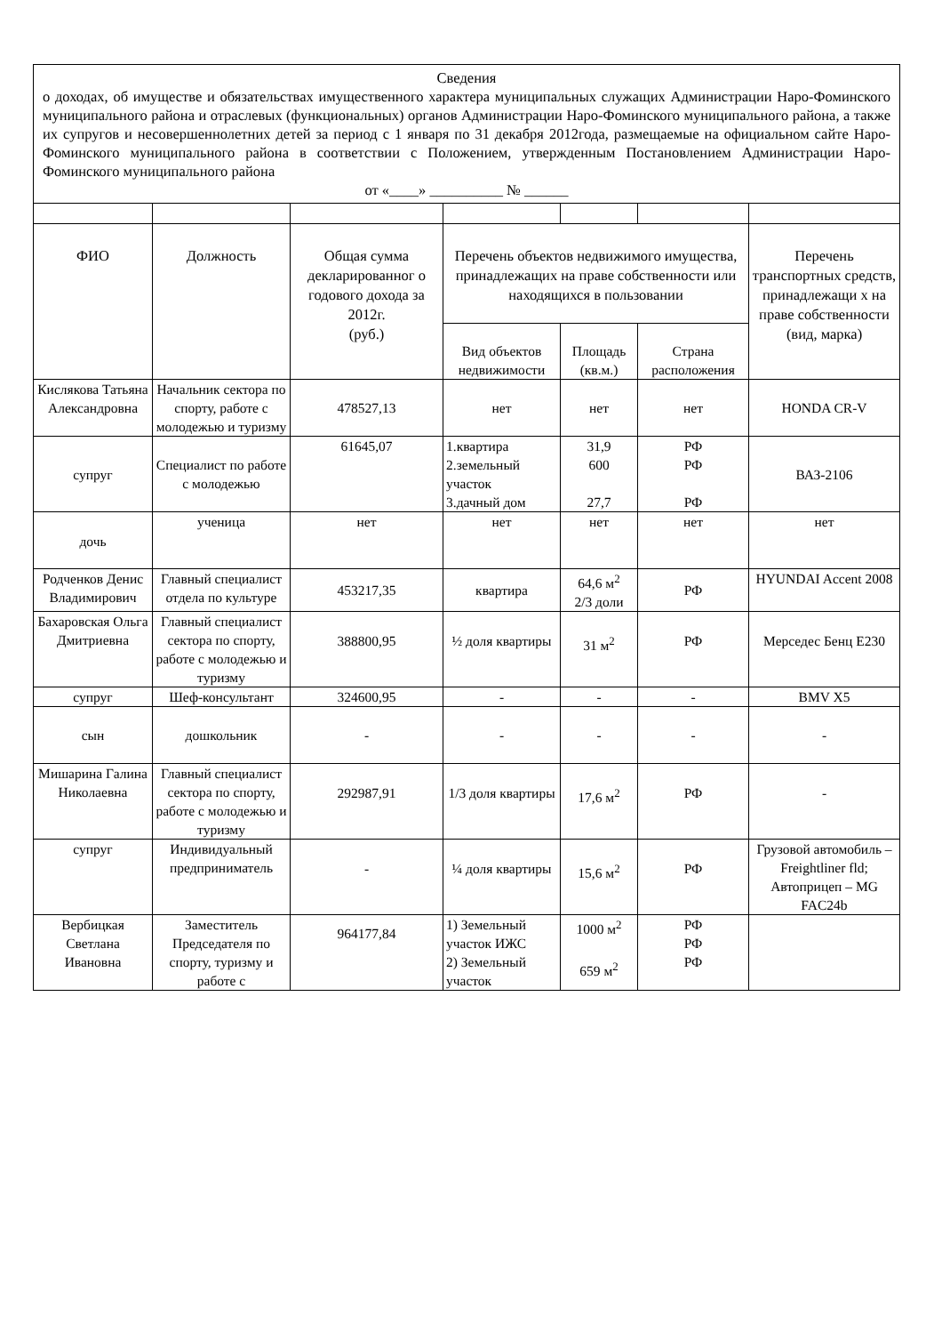| Сведения о доходах, об имуществе и обязательствах имущественного характера муниципальных служащих Администрации Наро-Фоминского муниципального района и отраслевых (функциональных) органов Администрации Наро-Фоминского муниципального района, а также их супругов и несовершеннолетних детей за период с 1 января по 31 декабря 2012года, размещаемые на официальном сайте Наро-Фоминского муниципального района в соответствии с Положением, утвержденным Постановлением Администрации Наро-Фоминского муниципального района от «____» __________ № ______ | | | | | | |
| ФИО | Должность | Общая сумма декларированног о годового дохода за 2012г. (руб.) | Перечень объектов недвижимого имущества, принадлежащих на праве собственности или находящихся в пользовании | | | Перечень транспортных средств, принадлежащи х на праве собственности (вид, марка) |
| | | | Вид объектов недвижимости | Площадь (кв.м.) | Страна расположения | |
| Кислякова Татьяна Александровна | Начальник сектора по спорту, работе с молодежью и туризму | 478527,13 | нет | нет | нет | HONDA CR-V |
| супруг | Специалист по работе с молодежью | 61645,07 | 1.квартира 2.земельный участок 3.дачный дом | 31,9 600 27,7 | РФ РФ РФ | ВАЗ-2106 |
| дочь | ученица | нет | нет | нет | нет | нет |
| Родченков Денис Владимирович | Главный специалист отдела по культуре | 453217,35 | квартира | 64,6 м<sup>2</sup> 2/3 доли | РФ | HYUNDAI Accent 2008 |
| Бахаровская Ольга Дмитриевна | Главный специалист сектора по спорту, работе с молодежью и туризму | 388800,95 | ½ доля квартиры | 31 м<sup>2</sup> | РФ | Мерседес Бенц E230 |
| супруг | Шеф-консультант | 324600,95 | - | - | - | BMV X5 |
| сын | дошкольник | - | - | - | - | - |
| Мишарина Галина Николаевна | Главный специалист сектора по спорту, работе с молодежью и туризму | 292987,91 | 1/3 доля квартиры | 17,6 м<sup>2</sup> | РФ | - |
| супруг | Индивидуальный предприниматель | - | ¼ доля квартиры | 15,6 м<sup>2</sup> | РФ | Грузовой автомобиль – Freightliner fld; Автоприцеп – MG FAC24b |
| Вербицкая Светлана Ивановна | Заместитель Председателя по спорту, туризму и работе с | 964177,84 | 1) Земельный участок ИЖС 2) Земельный участок | 1000 м<sup>2</sup> 659 м<sup>2</sup> | РФ РФ РФ | |